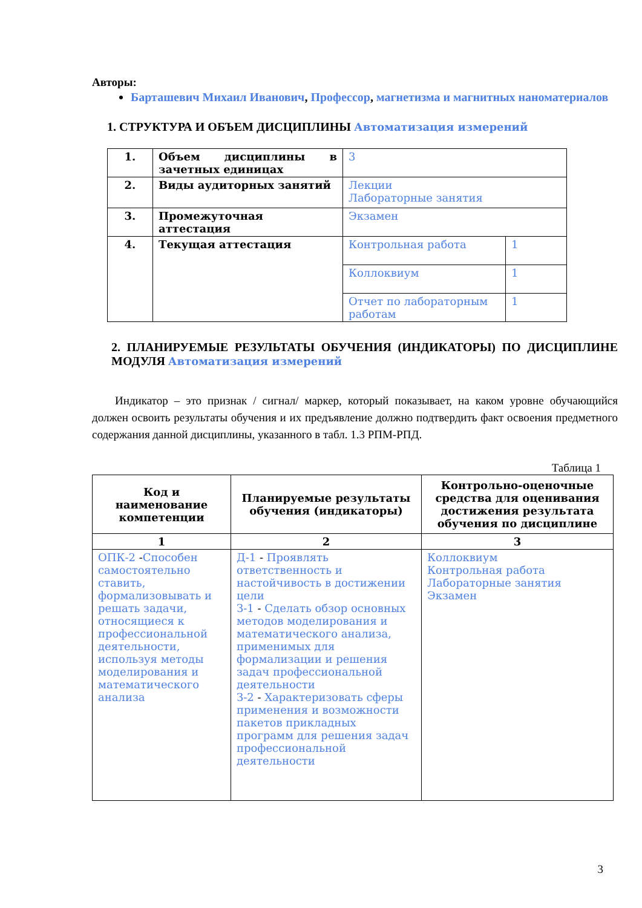Авторы:
Барташевич Михаил Иванович, Профессор, магнетизма и магнитных наноматериалов
1. СТРУКТУРА И ОБЪЕМ ДИСЦИПЛИНЫ Автоматизация измерений
| 1. | Объем дисциплины в зачетных единицах | 3 | |
| 2. | Виды аудиторных занятий | Лекции Лабораторные занятия | |
| 3. | Промежуточная аттестация | Экзамен | |
| 4. | Текущая аттестация | Контрольная работа | 1 |
| | | Коллоквиум | 1 |
| | | Отчет по лабораторным работам | 1 |
2. ПЛАНИРУЕМЫЕ РЕЗУЛЬТАТЫ ОБУЧЕНИЯ (ИНДИКАТОРЫ) ПО ДИСЦИПЛИНЕ МОДУЛЯ Автоматизация измерений
Индикатор – это признак / сигнал/ маркер, который показывает, на каком уровне обучающийся должен освоить результаты обучения и их предъявление должно подтвердить факт освоения предметного содержания данной дисциплины, указанного в табл. 1.3 РПМ-РПД.
Таблица 1
| Код и наименование компетенции | Планируемые результаты обучения (индикаторы) | Контрольно-оценочные средства для оценивания достижения результата обучения по дисциплине |
| --- | --- | --- |
| 1 | 2 | 3 |
| ОПК-2 - Способен самостоятельно ставить, формализовывать и решать задачи, относящиеся к профессиональной деятельности, используя методы моделирования и математического анализа | Д-1 - Проявлять ответственность и настойчивость в достижении цели З-1 - Сделать обзор основных методов моделирования и математического анализа, применимых для формализации и решения задач профессиональной деятельности З-2 - Характеризовать сферы применения и возможности пакетов прикладных программ для решения задач профессиональной деятельности | Коллоквиум Контрольная работа Лабораторные занятия Экзамен |
3